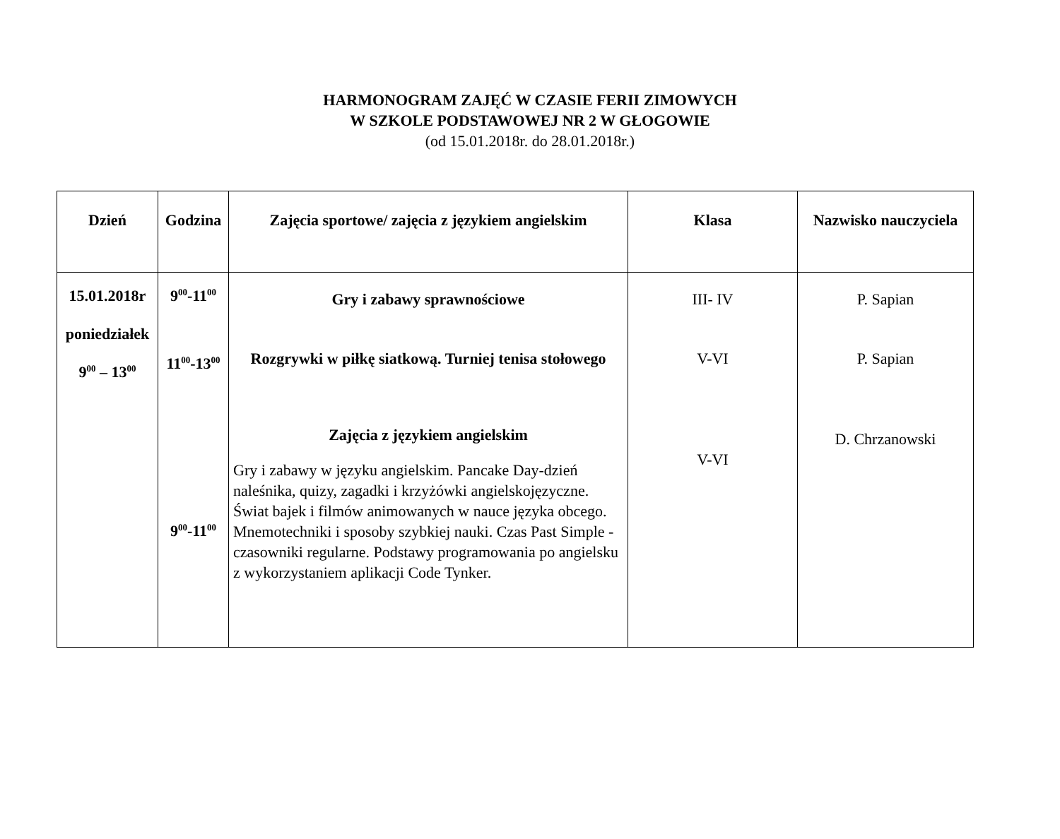HARMONOGRAM ZAJĘĆ W CZASIE FERII ZIMOWYCH
W SZKOLE PODSTAWOWEJ NR 2 W GŁOGOWIE
(od 15.01.2018r. do 28.01.2018r.)
| Dzień | Godzina | Zajęcia sportowe/ zajęcia z językiem angielskim | Klasa | Nazwisko nauczyciela |
| --- | --- | --- | --- | --- |
| 15.01.2018r poniedziałek 9<sup>00</sup> – 13<sup>00</sup> | 9<sup>00</sup>-11<sup>00</sup> 11<sup>00</sup>-13<sup>00</sup> 9<sup>00</sup>-11<sup>00</sup> | Gry i zabawy sprawnościowe Rozgrywki w piłkę siatkową. Turniej tenisa stołowego Zajęcia z językiem angielskim Gry i zabawy w języku angielskim. Pancake Day-dzień naleśnika, quizy, zagadki i krzyżówki angielskojęzyczne. Świat bajek i filmów animowanych w nauce języka obcego. Mnemotechniki i sposoby szybkiej nauki. Czas Past Simple -czasowniki regularne. Podstawy programowania po angielsku z wykorzystaniem aplikacji Code Tynker. | III- IV V-VI V-VI | P. Sapian P. Sapian D. Chrzanowski |